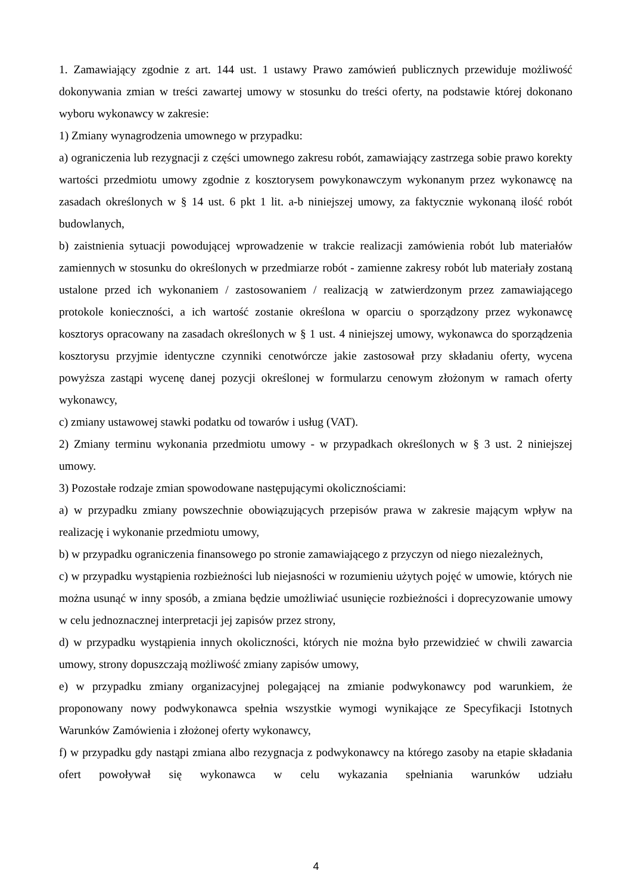1. Zamawiający zgodnie z art. 144 ust. 1 ustawy Prawo zamówień publicznych przewiduje możliwość dokonywania zmian w treści zawartej umowy w stosunku do treści oferty, na podstawie której dokonano wyboru wykonawcy w zakresie:
1) Zmiany wynagrodzenia umownego w przypadku:
a) ograniczenia lub rezygnacji z części umownego zakresu robót, zamawiający zastrzega sobie prawo korekty wartości przedmiotu umowy zgodnie z kosztorysem powykonawczym wykonanym przez wykonawcę na zasadach określonych w § 14 ust. 6 pkt 1 lit. a-b niniejszej umowy, za faktycznie wykonaną ilość robót budowlanych,
b) zaistnienia sytuacji powodującej wprowadzenie w trakcie realizacji zamówienia robót lub materiałów zamiennych w stosunku do określonych w przedmiarze robót - zamienne zakresy robót lub materiały zostaną ustalone przed ich wykonaniem / zastosowaniem / realizacją w zatwierdzonym przez zamawiającego protokole konieczności, a ich wartość zostanie określona w oparciu o sporządzony przez wykonawcę kosztorys opracowany na zasadach określonych w § 1 ust. 4 niniejszej umowy, wykonawca do sporządzenia kosztorysu przyjmie identyczne czynniki cenotwórcze jakie zastosował przy składaniu oferty, wycena powyższa zastąpi wycenę danej pozycji określonej w formularzu cenowym złożonym w ramach oferty wykonawcy,
c) zmiany ustawowej stawki podatku od towarów i usług (VAT).
2) Zmiany terminu wykonania przedmiotu umowy - w przypadkach określonych w § 3 ust. 2 niniejszej umowy.
3) Pozostałe rodzaje zmian spowodowane następującymi okolicznościami:
a) w przypadku zmiany powszechnie obowiązujących przepisów prawa w zakresie mającym wpływ na realizację i wykonanie przedmiotu umowy,
b) w przypadku ograniczenia finansowego po stronie zamawiającego z przyczyn od niego niezależnych,
c) w przypadku wystąpienia rozbieżności lub niejasności w rozumieniu użytych pojęć w umowie, których nie można usunąć w inny sposób, a zmiana będzie umożliwiać usunięcie rozbieżności i doprecyzowanie umowy w celu jednoznacznej interpretacji jej zapisów przez strony,
d) w przypadku wystąpienia innych okoliczności, których nie można było przewidzieć w chwili zawarcia umowy, strony dopuszczają możliwość zmiany zapisów umowy,
e) w przypadku zmiany organizacyjnej polegającej na zmianie podwykonawcy pod warunkiem, że proponowany nowy podwykonawca spełnia wszystkie wymogi wynikające ze Specyfikacji Istotnych Warunków Zamówienia i złożonej oferty wykonawcy,
f) w przypadku gdy nastąpi zmiana albo rezygnacja z podwykonawcy na którego zasoby na etapie składania ofert powoływał się wykonawca w celu wykazania spełniania warunków udziału
4